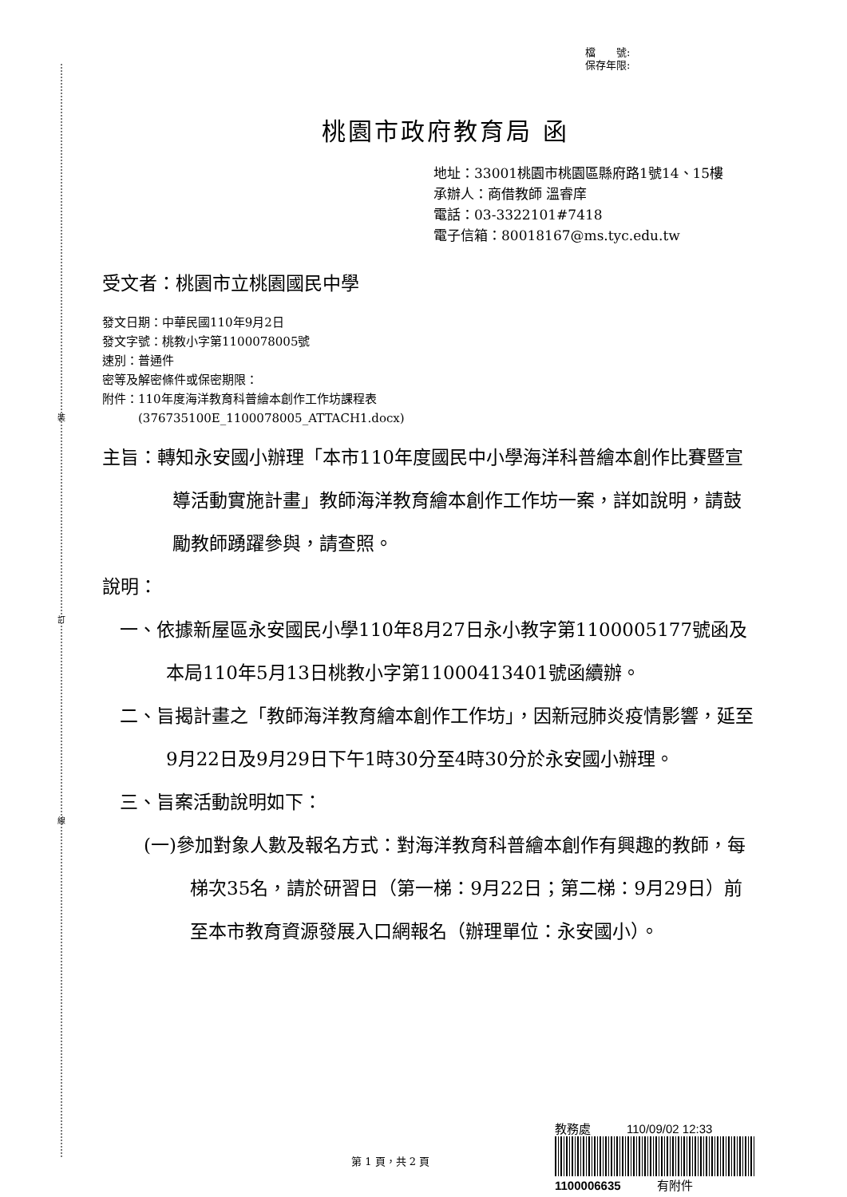裝
訂
線
檔　　號:
保存年限:
桃園市政府教育局 函
地址：33001桃園市桃園區縣府路1號14、15樓
承辦人：商借教師 溫睿庠
電話：03-3322101#7418
電子信箱：80018167@ms.tyc.edu.tw
受文者：桃園市立桃園國民中學
發文日期：中華民國110年9月2日
發文字號：桃教小字第1100078005號
速別：普通件
密等及解密條件或保密期限：
附件：110年度海洋教育科普繪本創作工作坊課程表
　　　(376735100E_1100078005_ATTACH1.docx)
主旨：轉知永安國小辦理「本市110年度國民中小學海洋科普繪本創作比賽暨宣導活動實施計畫」教師海洋教育繪本創作工作坊一案，詳如說明，請鼓勵教師踴躍參與，請查照。
說明：
一、依據新屋區永安國民小學110年8月27日永小教字第1100005177號函及本局110年5月13日桃教小字第11000413401號函續辦。
二、旨揭計畫之「教師海洋教育繪本創作工作坊」，因新冠肺炎疫情影響，延至9月22日及9月29日下午1時30分至4時30分於永安國小辦理。
三、旨案活動說明如下：
(一)參加對象人數及報名方式：對海洋教育科普繪本創作有興趣的教師，每梯次35名，請於研習日（第一梯：9月22日；第二梯：9月29日）前至本市教育資源發展入口網報名（辦理單位：永安國小）。
第 1 頁，共 2 頁
教務處　　　110/09/02 12:33
1100006635　　　有附件